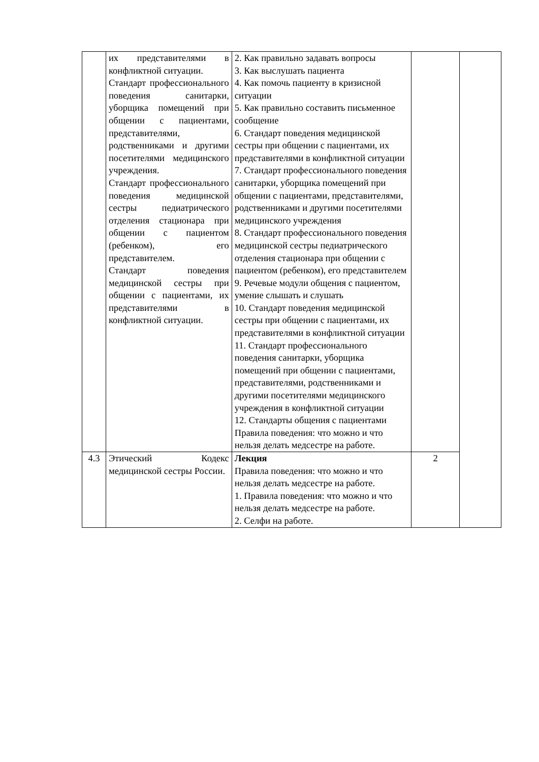| | их представителями в конфликтной ситуации. Стандарт профессионального поведения санитарки, уборщика помещений при общении с пациентами, представителями, родственниками и другими посетителями медицинского учреждения. Стандарт профессионального поведения медицинской сестры педиатрического отделения стационара при общении с пациентом (ребенком), его представителем. Стандарт поведения медицинской сестры при общении с пациентами, их представителями в конфликтной ситуации. | 2. Как правильно задавать вопросы 3. Как выслушать пациента 4. Как помочь пациенту в кризисной ситуации 5. Как правильно составить письменное сообщение 6. Стандарт поведения медицинской сестры при общении с пациентами, их представителями в конфликтной ситуации 7. Стандарт профессионального поведения санитарки, уборщика помещений при общении с пациентами, представителями, родственниками и другими посетителями медицинского учреждения 8. Стандарт профессионального поведения медицинской сестры педиатрического отделения стационара при общении с пациентом (ребенком), его представителем 9. Речевые модули общения с пациентом, умение слышать и слушать 10. Стандарт поведения медицинской сестры при общении с пациентами, их представителями в конфликтной ситуации 11. Стандарт профессионального поведения санитарки, уборщика помещений при общении с пациентами, представителями, родственниками и другими посетителями медицинского учреждения в конфликтной ситуации 12. Стандарты общения с пациентами Правила поведения: что можно и что нельзя делать медсестре на работе. | | |
| 4.3 | Этический Кодекс медицинской сестры России. | Лекция Правила поведения: что можно и что нельзя делать медсестре на работе. 1. Правила поведения: что можно и что нельзя делать медсестре на работе. 2. Селфи на работе. | 2 | |